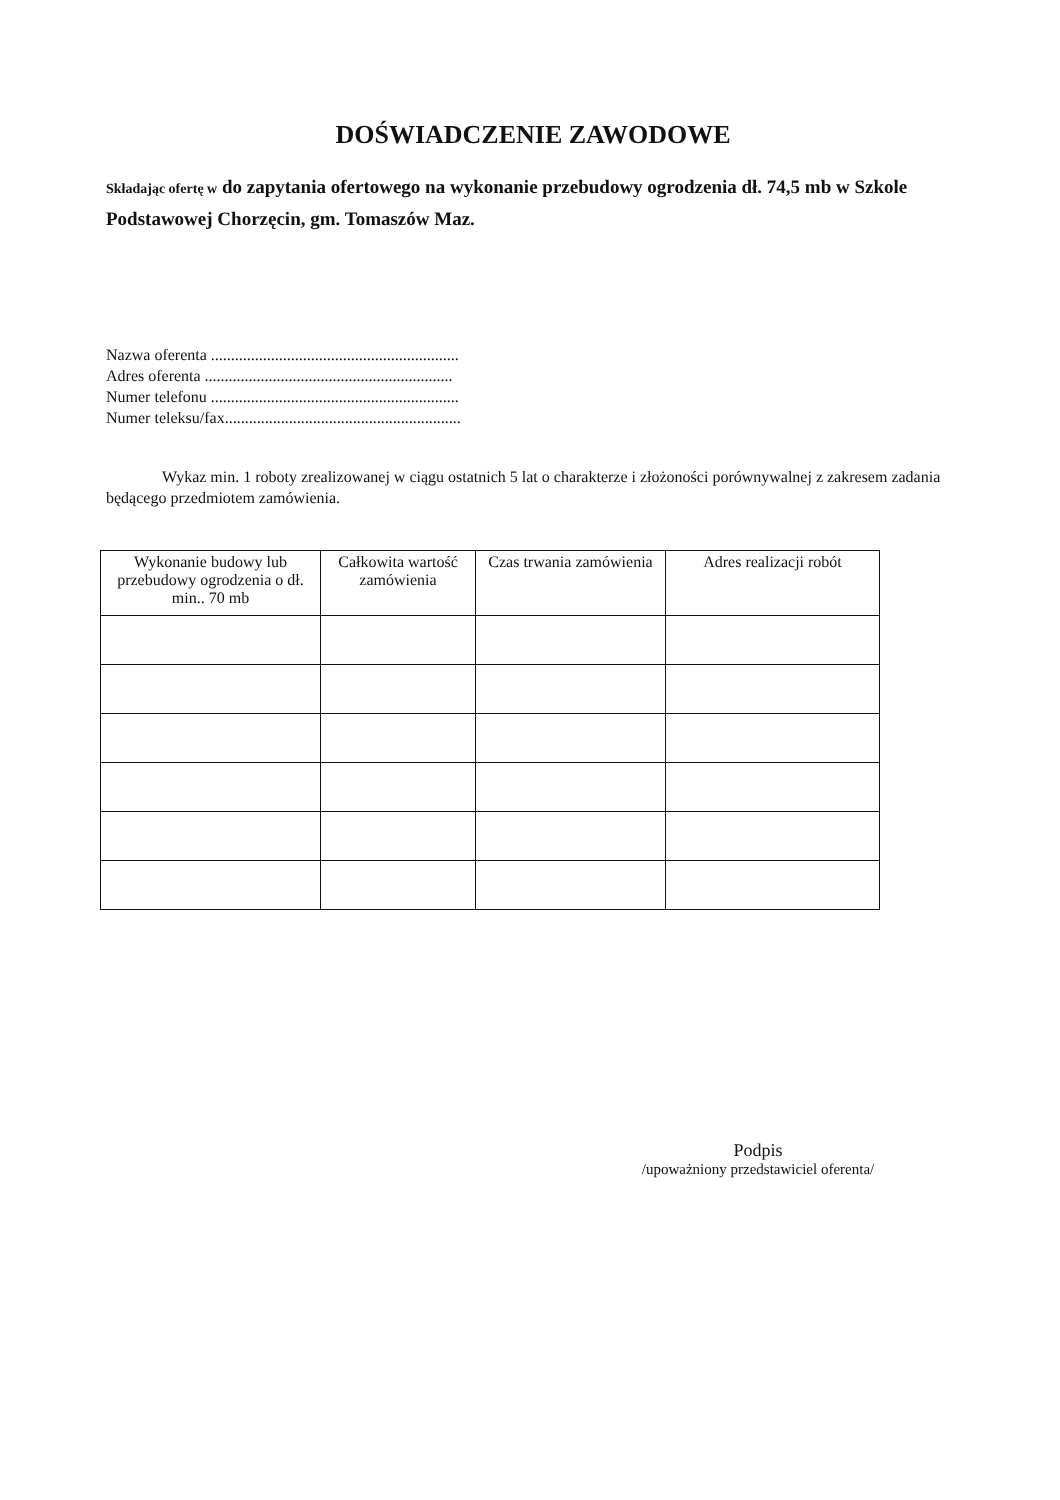DOŚWIADCZENIE ZAWODOWE
Składając ofertę w do zapytania ofertowego na wykonanie przebudowy ogrodzenia dł. 74,5 mb w Szkole Podstawowej Chorzęcin, gm. Tomaszów Maz.
Nazwa oferenta ..............................................................
Adres oferenta ..............................................................
Numer telefonu ..............................................................
Numer teleksu/fax...........................................................
Wykaz min. 1 roboty zrealizowanej w ciągu ostatnich 5 lat o charakterze i złożoności porównywalnej z zakresem zadania będącego przedmiotem zamówienia.
| Wykonanie budowy lub przebudowy ogrodzenia o dł. min.. 70 mb | Całkowita wartość zamówienia | Czas trwania zamówienia | Adres realizacji robót |
| --- | --- | --- | --- |
Podpis
/upoważniony przedstawiciel oferenta/